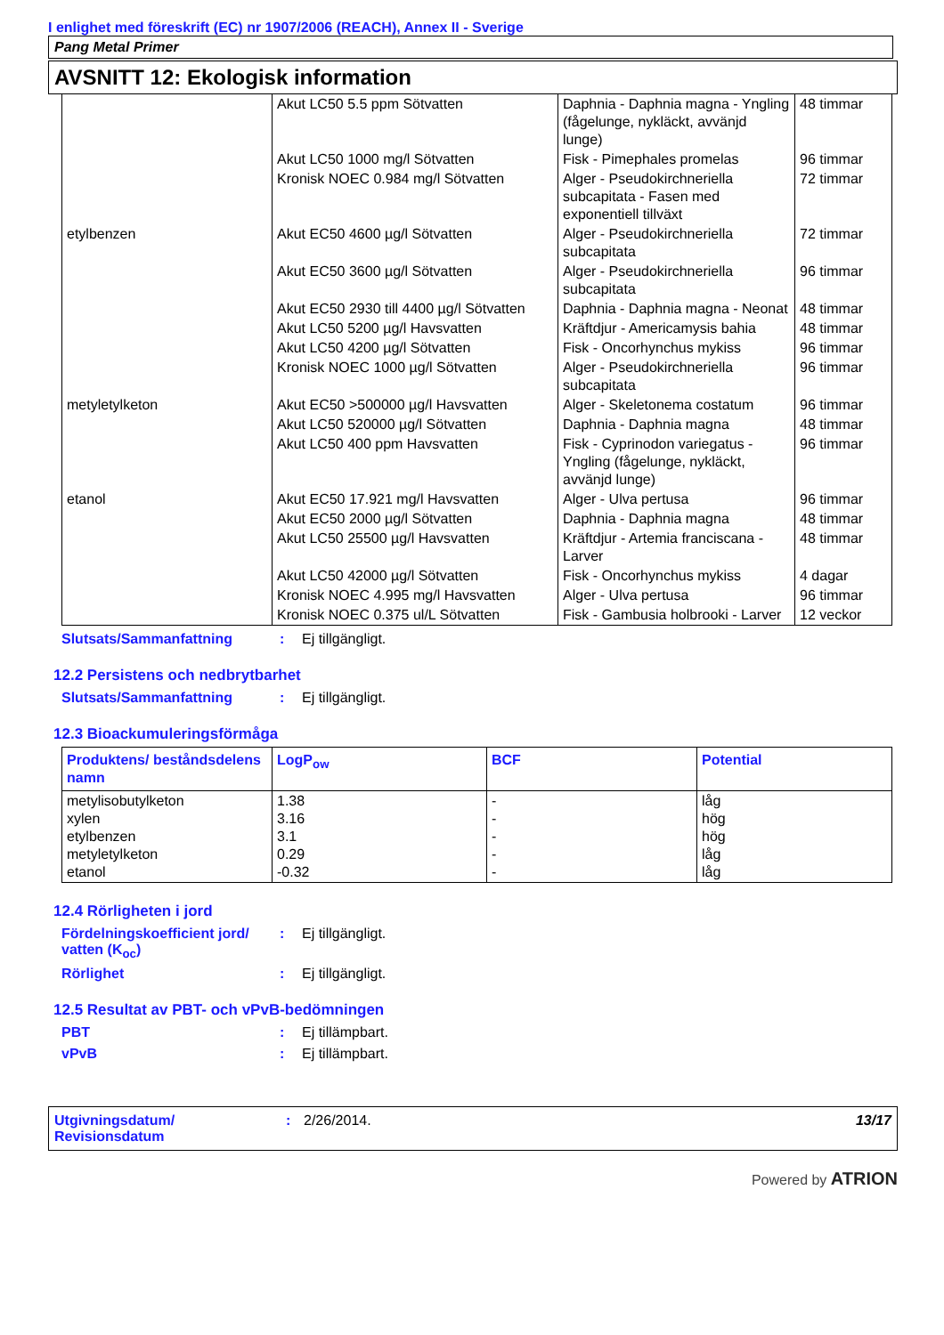I enlighet med föreskrift (EC) nr 1907/2006 (REACH), Annex II - Sverige
Pang Metal Primer
AVSNITT 12: Ekologisk information
| | Akut LC50 5.5 ppm Sötvatten | Daphnia - Daphnia magna - Yngling (fågelunge, nykläckt, avvänjd lunge) | 48 timmar |
| | Akut LC50 1000 mg/l Sötvatten | Fisk - Pimephales promelas | 96 timmar |
| | Kronisk NOEC 0.984 mg/l Sötvatten | Alger - Pseudokirchneriella subcapitata - Fasen med exponentiell tillväxt | 72 timmar |
| etylbenzen | Akut EC50 4600 µg/l Sötvatten | Alger - Pseudokirchneriella subcapitata | 72 timmar |
| | Akut EC50 3600 µg/l Sötvatten | Alger - Pseudokirchneriella subcapitata | 96 timmar |
| | Akut EC50 2930 till 4400 µg/l Sötvatten | Daphnia - Daphnia magna - Neonat | 48 timmar |
| | Akut LC50 5200 µg/l Havsvatten | Kräftdjur - Americamysis bahia | 48 timmar |
| | Akut LC50 4200 µg/l Sötvatten | Fisk - Oncorhynchus mykiss | 96 timmar |
| | Kronisk NOEC 1000 µg/l Sötvatten | Alger - Pseudokirchneriella subcapitata | 96 timmar |
| metyletylketon | Akut EC50 >500000 µg/l Havsvatten | Alger - Skeletonema costatum | 96 timmar |
| | Akut LC50 520000 µg/l Sötvatten | Daphnia - Daphnia magna | 48 timmar |
| | Akut LC50 400 ppm Havsvatten | Fisk - Cyprinodon variegatus - Yngling (fågelunge, nykläckt, avvänjd lunge) | 96 timmar |
| etanol | Akut EC50 17.921 mg/l Havsvatten | Alger - Ulva pertusa | 96 timmar |
| | Akut EC50 2000 µg/l Sötvatten | Daphnia - Daphnia magna | 48 timmar |
| | Akut LC50 25500 µg/l Havsvatten | Kräftdjur - Artemia franciscana - Larver | 48 timmar |
| | Akut LC50 42000 µg/l Sötvatten | Fisk - Oncorhynchus mykiss | 4 dagar |
| | Kronisk NOEC 4.995 mg/l Havsvatten | Alger - Ulva pertusa | 96 timmar |
| | Kronisk NOEC 0.375 ul/L Sötvatten | Fisk - Gambusia holbrooki - Larver | 12 veckor |
Slutsats/Sammanfattning: Ej tillgängligt.
12.2 Persistens och nedbrytbarhet
Slutsats/Sammanfattning: Ej tillgängligt.
12.3 Bioackumuleringsförmåga
| Produktens/ beståndsdelens namn | LogP<sub>ow</sub> | BCF | Potential |
| --- | --- | --- | --- |
| metylisobutylketon xylen etylbenzen metyletylketon etanol | 1.38 3.16 3.1 0.29 -0.32 | - - - - - | låg hög hög låg låg |
12.4 Rörligheten i jord
Fördelningskoefficient jord/ vatten (K<sub>oc</sub>): Ej tillgängligt.
Rörlighet: Ej tillgängligt.
12.5 Resultat av PBT- och vPvB-bedömningen
PBT: Ej tillämpbart.
vPvB: Ej tillämpbart.
Utgivningsdatum/ Revisionsdatum: 2/26/2014. 13/17
Powered by ATRION